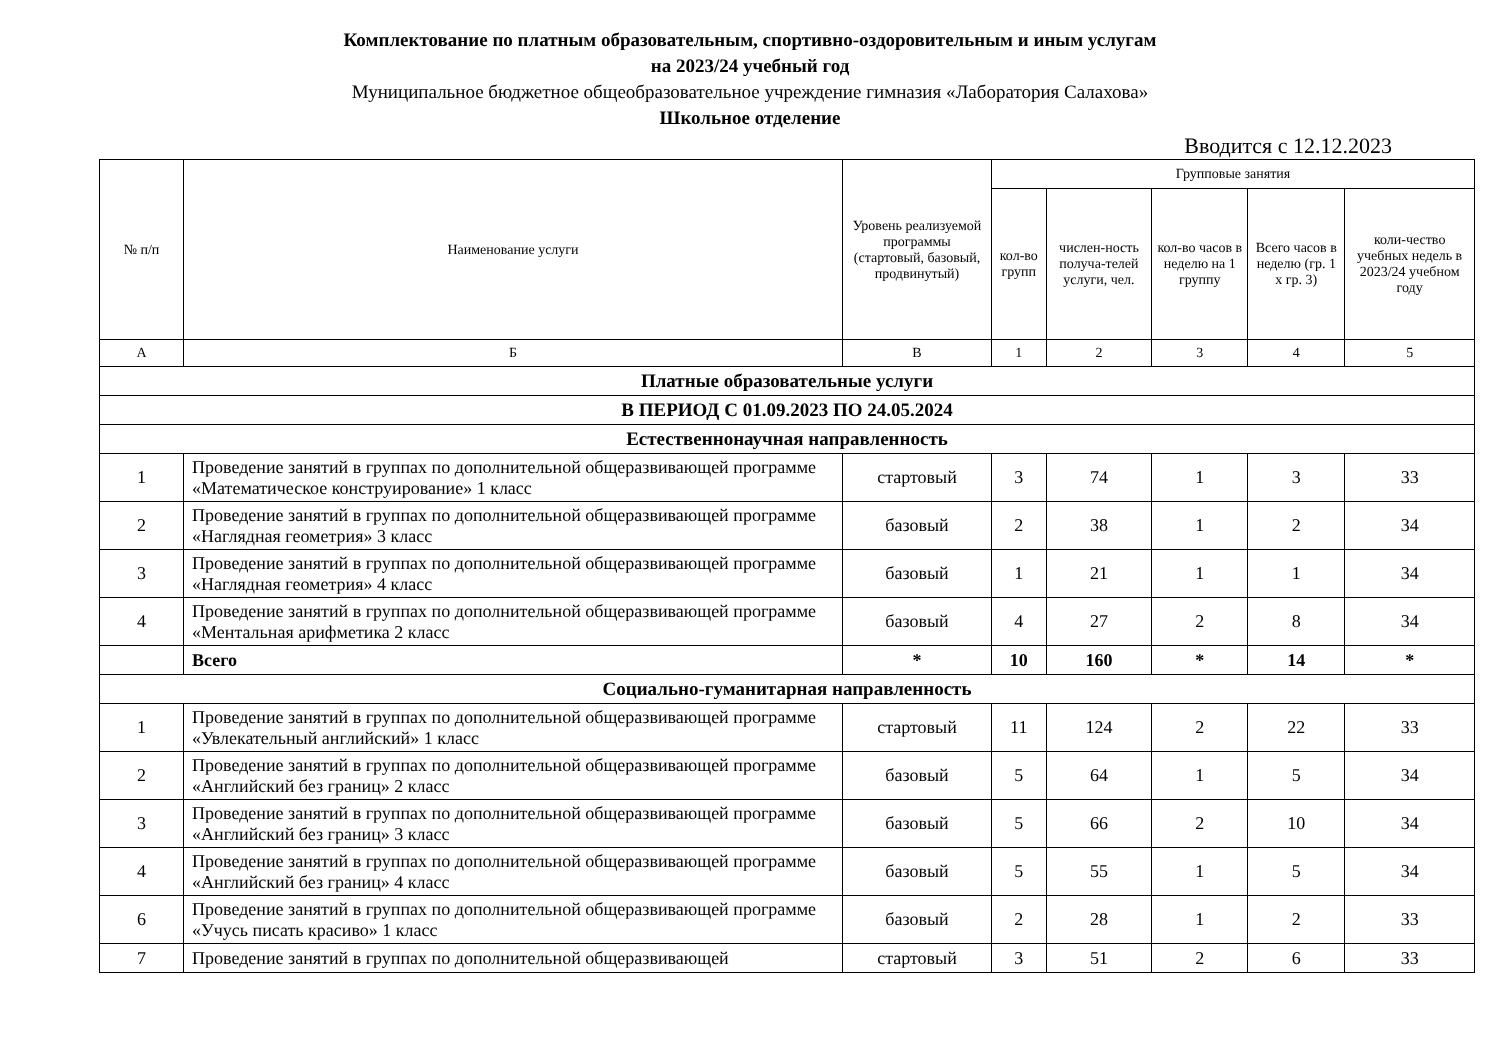Комплектование по платным образовательным, спортивно-оздоровительным и иным услугам
на 2023/24 учебный год
Муниципальное бюджетное общеобразовательное учреждение гимназия «Лаборатория Салахова»
Школьное отделение
Вводится с 12.12.2023
| № п/п | Наименование услуги | Уровень реализуемой программы (стартовый, базовый, продвинутый) | Групповые занятия | | | | |
| --- | --- | --- | --- | --- | --- | --- | --- |
| | | | кол-во групп | числен-ность получа-телей услуги, чел. | кол-во часов в неделю на 1 группу | Всего часов в неделю (гр. 1 х гр. 3) | коли-чество учебных недель в 2023/24 учебном году |
| А | Б | В | 1 | 2 | 3 | 4 | 5 |
| Платные образовательные услуги | | | | | | | |
| В ПЕРИОД С 01.09.2023 ПО 24.05.2024 | | | | | | | |
| Естественнонаучная направленность | | | | | | | |
| 1 | Проведение занятий в группах по дополнительной общеразвивающей программе «Математическое конструирование» 1 класс | стартовый | 3 | 74 | 1 | 3 | 33 |
| 2 | Проведение занятий в группах по дополнительной общеразвивающей программе «Наглядная геометрия» 3 класс | базовый | 2 | 38 | 1 | 2 | 34 |
| 3 | Проведение занятий в группах по дополнительной общеразвивающей программе «Наглядная геометрия» 4 класс | базовый | 1 | 21 | 1 | 1 | 34 |
| 4 | Проведение занятий в группах по дополнительной общеразвивающей программе «Ментальная арифметика 2 класс | базовый | 4 | 27 | 2 | 8 | 34 |
| | Всего | * | 10 | 160 | * | 14 | * |
| Социально-гуманитарная направленность | | | | | | | |
| 1 | Проведение занятий в группах по дополнительной общеразвивающей программе «Увлекательный английский» 1 класс | стартовый | 11 | 124 | 2 | 22 | 33 |
| 2 | Проведение занятий в группах по дополнительной общеразвивающей программе «Английский без границ» 2 класс | базовый | 5 | 64 | 1 | 5 | 34 |
| 3 | Проведение занятий в группах по дополнительной общеразвивающей программе «Английский без границ» 3 класс | базовый | 5 | 66 | 2 | 10 | 34 |
| 4 | Проведение занятий в группах по дополнительной общеразвивающей программе «Английский без границ» 4 класс | базовый | 5 | 55 | 1 | 5 | 34 |
| 6 | Проведение занятий в группах по дополнительной общеразвивающей программе «Учусь писать красиво» 1 класс | базовый | 2 | 28 | 1 | 2 | 33 |
| 7 | Проведение занятий в группах по дополнительной общеразвивающей | стартовый | 3 | 51 | 2 | 6 | 33 |